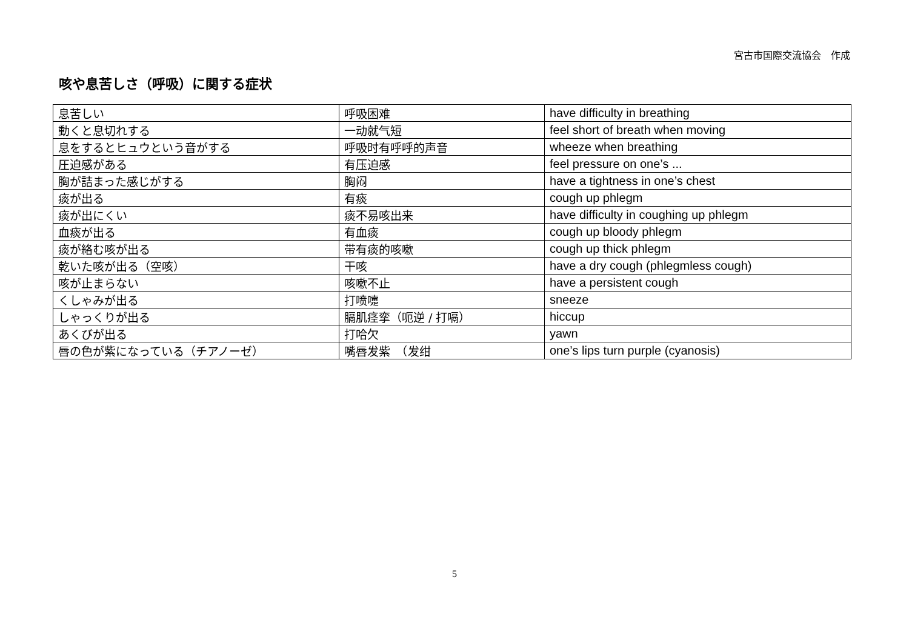宮古市国際交流協会　作成
咳や息苦しさ（呼吸）に関する症状
| 息苦しい | 呼吸困难 | have difficulty in breathing |
| 動くと息切れする | 一动就气短 | feel short of breath when moving |
| 息をするとヒュウという音がする | 呼吸时有呼呼的声音 | wheeze when breathing |
| 圧迫感がある | 有压迫感 | feel pressure on one’s ... |
| 胸が詰まった感じがする | 胸闷 | have a tightness in one’s chest |
| 痰が出る | 有痰 | cough up phlegm |
| 痰が出にくい | 痰不易咳出来 | have difficulty in coughing up phlegm |
| 血痰が出る | 有血痰 | cough up bloody phlegm |
| 痰が絡む咳が出る | 带有痰的咳嗽 | cough up thick phlegm |
| 乾いた咳が出る（空咳） | 干咳 | have a dry cough (phlegmless cough) |
| 咳が止まらない | 咳嗽不止 | have a persistent cough |
| くしゃみが出る | 打喷嚏 | sneeze |
| しゃっくりが出る | 膈肌痉挛（呃逆 / 打嗝） | hiccup |
| あくびが出る | 打哈欠 | yawn |
| 唇の色が紫になっている（チアノーゼ） | 嘴唇发紫 （发绀 | one’s lips turn purple (cyanosis) |
5